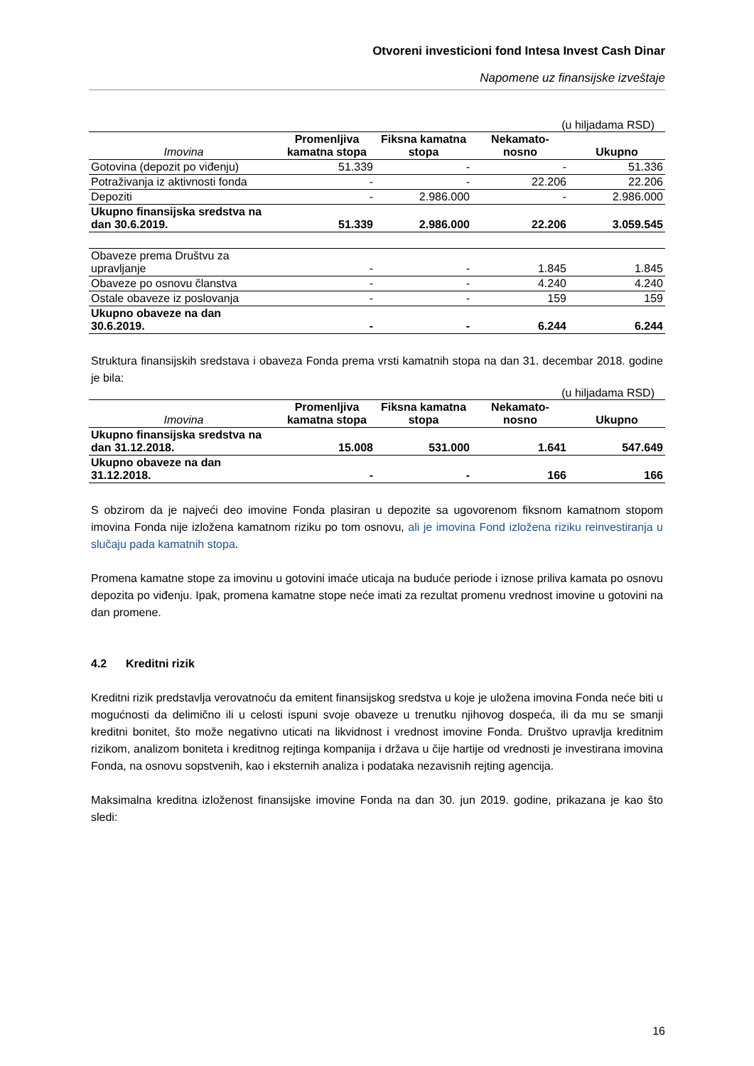Otvoreni investicioni fond Intesa Invest Cash Dinar
Napomene uz finansijske izveštaje
(u hiljadama RSD)
| Imovina | Promenljiva kamatna stopa | Fiksna kamatna stopa | Nekamato- nosno | Ukupno |
| --- | --- | --- | --- | --- |
| Gotovina (depozit po viđenju) | 51.339 | - | - | 51.336 |
| Potraživanja iz aktivnosti fonda | - | - | 22.206 | 22.206 |
| Depoziti | - | 2.986.000 | - | 2.986.000 |
| Ukupno finansijska sredstva na dan 30.6.2019. | 51.339 | 2.986.000 | 22.206 | 3.059.545 |
| Obaveze prema Društvu za upravljanje | - | - | 1.845 | 1.845 |
| Obaveze po osnovu članstva | - | - | 4.240 | 4.240 |
| Ostale obaveze iz poslovanja | - | - | 159 | 159 |
| Ukupno obaveze na dan 30.6.2019. | - | - | 6.244 | 6.244 |
Struktura finansijskih sredstava i obaveza Fonda prema vrsti kamatnih stopa na dan 31. decembar 2018. godine je bila:
(u hiljadama RSD)
| Imovina | Promenljiva kamatna stopa | Fiksna kamatna stopa | Nekamato- nosno | Ukupno |
| --- | --- | --- | --- | --- |
| Ukupno finansijska sredstva na dan 31.12.2018. | 15.008 | 531.000 | 1.641 | 547.649 |
| Ukupno obaveze na dan 31.12.2018. | - | - | 166 | 166 |
S obzirom da je najveći deo imovine Fonda plasiran u depozite sa ugovorenom fiksnom kamatnom stopom imovina Fonda nije izložena kamatnom riziku po tom osnovu, ali je imovina Fond izložena riziku reinvestiranja u slučaju pada kamatnih stopa.
Promena kamatne stope za imovinu u gotovini imaće uticaja na buduće periode i iznose priliva kamata po osnovu depozita po viđenju. Ipak, promena kamatne stope neće imati za rezultat promenu vrednost imovine u gotovini na dan promene.
4.2 Kreditni rizik
Kreditni rizik predstavlja verovatnoću da emitent finansijskog sredstva u koje je uložena imovina Fonda neće biti u mogućnosti da delimično ili u celosti ispuni svoje obaveze u trenutku njihovog dospeća, ili da mu se smanji kreditni bonitet, što može negativno uticati na likvidnost i vrednost imovine Fonda. Društvo upravlja kreditnim rizikom, analizom boniteta i kreditnog rejtinga kompanija i država u čije hartije od vrednosti je investirana imovina Fonda, na osnovu sopstvenih, kao i eksternih analiza i podataka nezavisnih rejting agencija.
Maksimalna kreditna izloženost finansijske imovine Fonda na dan 30. jun 2019. godine, prikazana je kao što sledi:
16